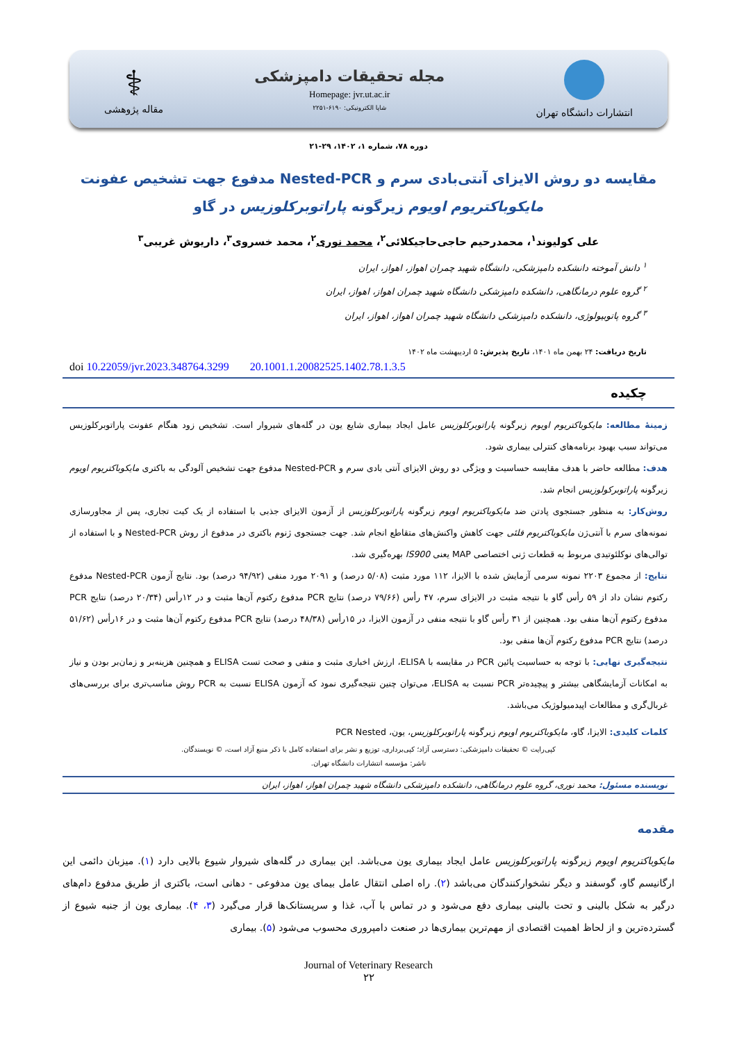انتشارات دانشگاه تهران
مجله تحقیقات دامپزشکی
Homepage: jvr.ut.ac.ir
شاپا الکترونیکی: ۶۱۹۰-۲۲۵۱
⚕
مقاله پژوهشی
دوره ۷۸، شماره ۱، ۱۴۰۲، ۲۹-۲۱
مقایسه دو روش الایزای آنتی‌بادی سرم و Nested-PCR مدفوع جهت تشخیص عفونت
مایکوباکتریوم اویوم زیرگونه پاراتوبرکلوزیس در گاو
علی کولیوند<sup>۱</sup>، محمدرحیم حاجی‌حاجیکلائی<sup>۲</sup>، محمد نوری<sup>۲</sup>، محمد خسروی<sup>۳</sup>، داریوش غریبی<sup>۳</sup>
<sup>۱</sup> دانش آموخته دانشکده دامپزشکی، دانشگاه شهید چمران اهواز، اهواز، ایران
<sup>۲</sup> گروه علوم درمانگاهی، دانشکده دامپزشکی دانشگاه شهید چمران اهواز، اهواز، ایران
<sup>۳</sup> گروه پاتوبیولوژی، دانشکده دامپزشکی دانشگاه شهید چمران اهواز، اهواز، ایران
تاریخ دریافت: ۲۴ بهمن ماه ۱۴۰۱، تاریخ پذیرش: ۵ اردیبهشت ماه ۱۴۰۲
doi 10.22059/jvr.2023.348764.3299 20.1001.1.20082525.1402.78.1.3.5
چکیده
زمینهٔ مطالعه: مایکوباکتریوم اویوم زیرگونه پاراتوبرکلوزیس عامل ایجاد بیماری شایع یون در گله‌های شیروار است. تشخیص زود هنگام عفونت پاراتوبرکلوزیس می‌تواند سبب بهبود برنامه‌های کنترلی بیماری شود.
هدف: مطالعه حاضر با هدف مقایسه حساسیت و ویژگی دو روش الایزای آنتی بادی سرم و Nested-PCR مدفوع جهت تشخیص آلودگی به باکتری مایکوباکتریوم اویوم زیرگونه پاراتوبرکولوزیس انجام شد.
روش‌کار: به منظور جستجوی پادتن ضد مایکوباکتریوم اویوم زیرگونه پاراتوبرکلوزیس از آزمون الایزای جذبی با استفاده از یک کیت تجاری، پس از مجاورسازی نمونه‌های سرم با آنتی‌ژن مایکوباکتریوم فلئی جهت کاهش واکنش‌های متقاطع انجام شد. جهت جستجوی ژنوم باکتری در مدفوع از روش Nested-PCR و با استفاده از توالی‌های نوکلئوتیدی مربوط به قطعات ژنی اختصاصی MAP یعنی IS900 بهره‌گیری شد.
نتایج: از مجموع ۲۲۰۳ نمونه سرمی آزمایش شده با الایزا، ۱۱۲ مورد مثبت (۵/۰۸ درصد) و ۲۰۹۱ مورد منفی (۹۴/۹۲ درصد) بود. نتایج آزمون Nested-PCR مدفوع رکتوم نشان داد از ۵۹ رأس گاو با نتیجه مثبت در الایزای سرم، ۴۷ رأس (۷۹/۶۶ درصد) نتایج PCR مدفوع رکتوم آن‌ها مثبت و در ۱۲رأس (۲۰/۳۴ درصد) نتایج PCR مدفوع رکتوم آن‌ها منفی بود. همچنین از ۳۱ رأس گاو با نتیجه منفی در آزمون الایزا، در ۱۵رأس (۴۸/۳۸ درصد) نتایج PCR مدفوع رکتوم آن‌ها مثبت و در ۱۶رأس (۵۱/۶۲ درصد) نتایج PCR مدفوع رکتوم آن‌ها منفی بود.
نتیجه‌گیری نهایی: با توجه به حساسیت پائین PCR در مقایسه با ELISA، ارزش اخباری مثبت و منفی و صحت تست ELISA و همچنین هزینه‌بر و زمان‌بر بودن و نیاز به امکانات آزمایشگاهی بیشتر و پیچیده‌تر PCR نسبت به ELISA، می‌توان چنین نتیجه‌گیری نمود که آزمون ELISA نسبت به PCR روش مناسب‌تری برای بررسی‌های غربال‌گری و مطالعات اپیدمیولوژیک می‌باشد.
کلمات کلیدی: الایزا، گاو، مایکوباکتریوم اویوم زیرگونه پاراتوبرکلوزیس، یون، PCR Nested
کپی‌رایت © تحقیقات دامپزشکی: دسترسی آزاد؛ کپی‌برداری، توزیع و نشر برای استفاده کامل با ذکر منبع آزاد است، © نویسندگان.
ناشر: مؤسسه انتشارات دانشگاه تهران.
نویسنده مسئول: محمد نوری، گروه علوم درمانگاهی، دانشکده دامپزشکی دانشگاه شهید چمران اهواز، اهواز، ایران
مقدمه
مایکوباکتریوم اویوم زیرگونه پاراتوبرکلوزیس عامل ایجاد بیماری یون می‌باشد. این بیماری در گله‌های شیروار شیوع بالایی دارد (۱). میزبان دائمی این ارگانیسم گاو، گوسفند و دیگر نشخوارکنندگان می‌باشد (۲). راه اصلی انتقال عامل بیمای یون مدفوعی - دهانی است، باکتری از طریق مدفوع دام‌های درگیر به شکل بالینی و تحت بالینی بیماری دفع می‌شود و در تماس با آب، غذا و سرپستانک‌ها قرار می‌گیرد (۳، ۴). بیماری یون از جنبه شیوع از گسترده‌ترین و از لحاظ اهمیت اقتصادی از مهم‌ترین بیماری‌ها در صنعت دامپروری محسوب می‌شود (۵). بیماری
Journal of Veterinary Research
۲۲